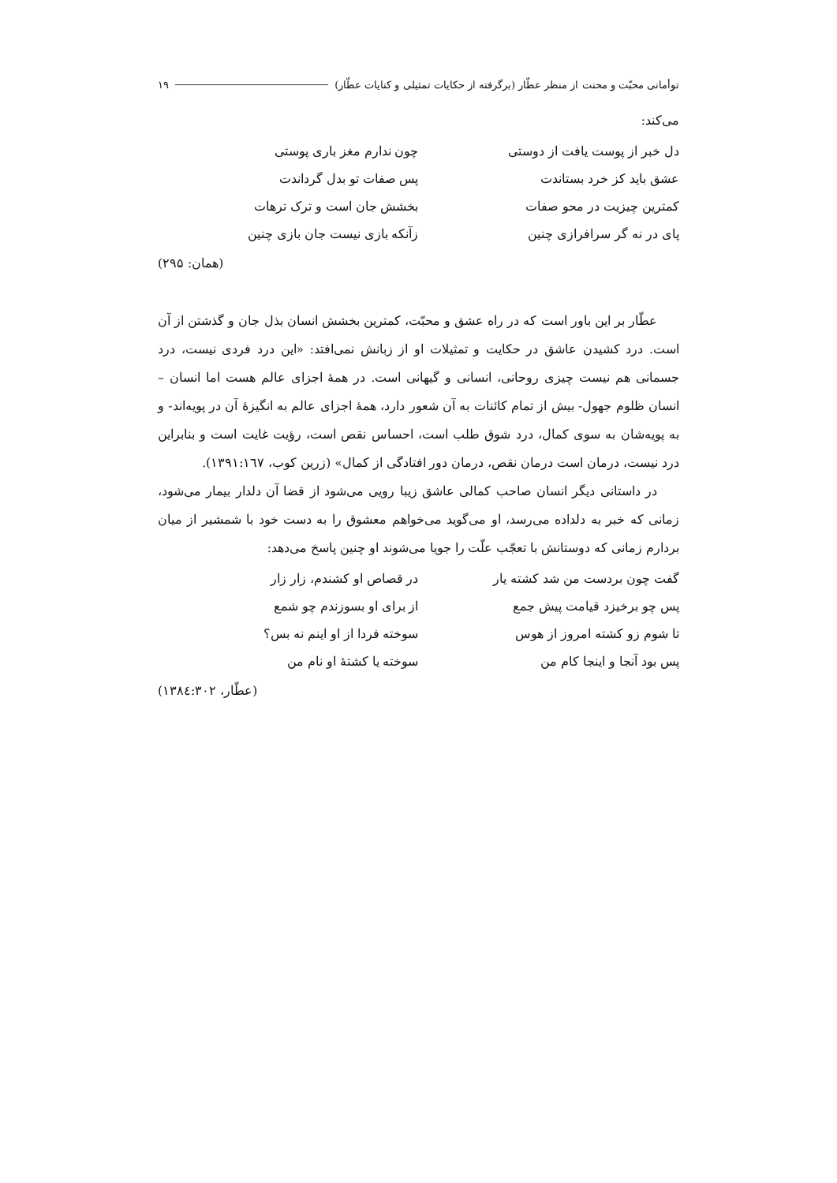توأمانی محبّت و محنت از منظر عطّار (برگرفته از حکایات تمثیلی و کنایات عطّار) ۱۹
می‌کند:
دل خبر از پوست یافت از دوستی
چون ندارم مغز باری پوستی
عشق باید کز خرد بستاندت
پس صفات تو بدل گرداندت
کمترین چیزیت در محو صفات
بخشش جان است و ترک ترهات
پای در نه گر سرافرازی چنین
زآنکه بازی نیست جان بازی چنین
(همان: ۲۹۵)
عطّار بر این باور است که در راه عشق و محبّت، کمترین بخشش انسان بذل جان و گذشتن از آن است. درد کشیدن عاشق در حکایت و تمثیلات او از زبانش نمی‌افتد: «این درد فردی نیست، درد جسمانی هم نیست چیزی روحانی، انسانی و گیهانی است. در همهٔ اجزای عالم هست اما انسان – انسان ظلوم جهول- بیش از تمام کائنات به آن شعور دارد، همهٔ اجزای عالم به انگیزهٔ آن در پویه‌اند- و به پویه‌شان به سوی کمال، درد شوق طلب است، احساس نقص است، رؤیت غایت است و بنابراین درد نیست، درمان است درمان نقص، درمان دور افتادگی از کمال» (زرین کوب، ۱۳۹۱:۱٦۷).
در داستانی دیگر انسان صاحب کمالی عاشق زیبا رویی می‌شود از قضا آن دلدار بیمار می‌شود، زمانی که خبر به دلداده می‌رسد، او می‌گوید می‌خواهم معشوق را به دست خود با شمشیر از میان بردارم زمانی که دوستانش با تعجّب علّت را جویا می‌شوند او چنین پاسخ می‌دهد:
گفت چون بردست من شد کشته یار
در قصاص او کشندم، زار زار
پس چو برخیزد قیامت پیش جمع
از برای او بسوزندم چو شمع
تا شوم زو کشته امروز از هوس
سوخته فردا از او اینم نه بس؟
پس بود آنجا و اینجا کام من
سوخته یا کشتهٔ او نام من
(عطّار، ۱۳۸٤:۳۰۲)